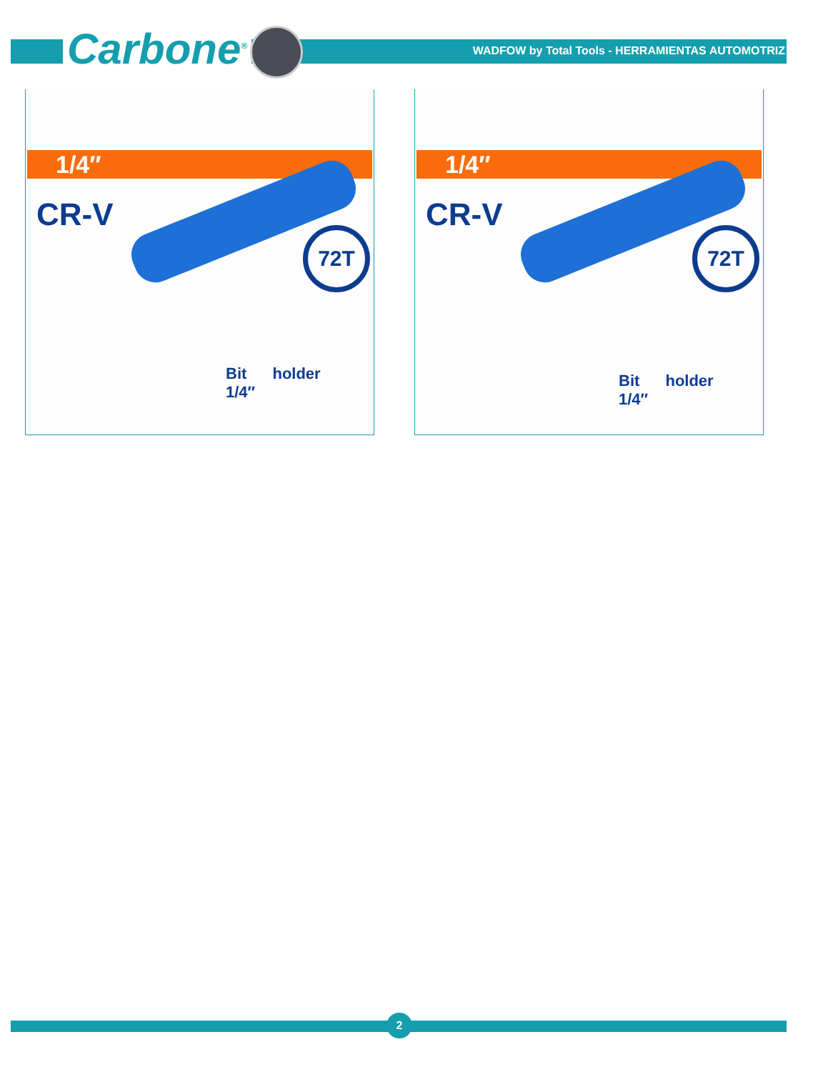Carbone<sup>®</sup>
WADFOW by Total Tools - HERRAMIENTAS AUTOMOTRIZ
1/4″
CR-V
72T
Bit holder 1/4″
1/4″
CR-V
72T
Bit holder 1/4″
2